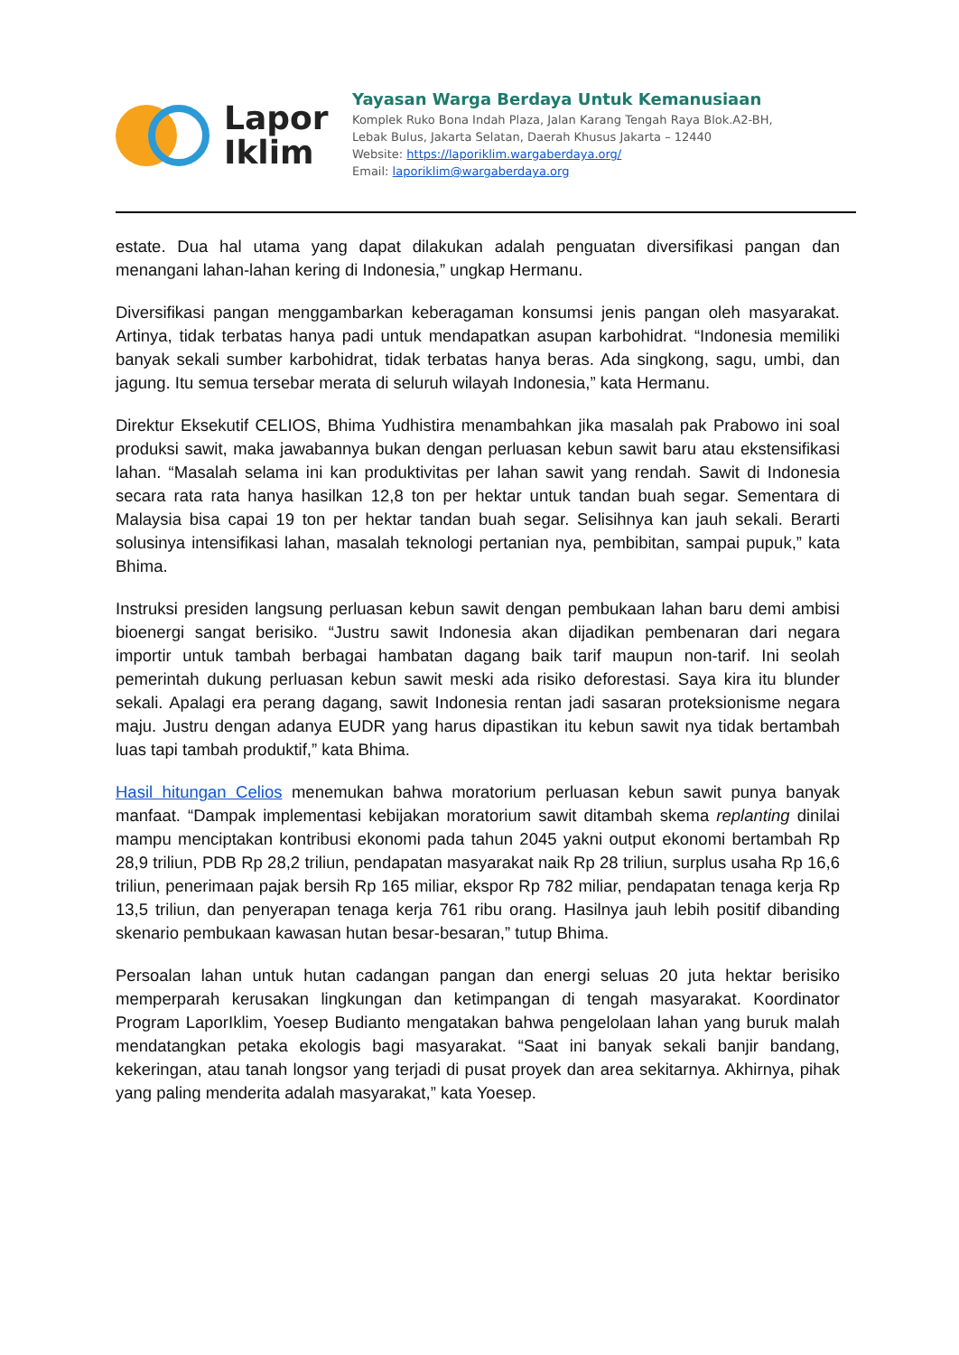Lapor
Iklim
Yayasan Warga Berdaya Untuk Kemanusiaan
Komplek Ruko Bona Indah Plaza, Jalan Karang Tengah Raya Blok.A2-BH,
Lebak Bulus, Jakarta Selatan, Daerah Khusus Jakarta – 12440
Website: https://laporiklim.wargaberdaya.org/
Email: laporiklim@wargaberdaya.org
estate. Dua hal utama yang dapat dilakukan adalah penguatan diversifikasi pangan dan menangani lahan-lahan kering di Indonesia,” ungkap Hermanu.
Diversifikasi pangan menggambarkan keberagaman konsumsi jenis pangan oleh masyarakat. Artinya, tidak terbatas hanya padi untuk mendapatkan asupan karbohidrat. “Indonesia memiliki banyak sekali sumber karbohidrat, tidak terbatas hanya beras. Ada singkong, sagu, umbi, dan jagung. Itu semua tersebar merata di seluruh wilayah Indonesia,” kata Hermanu.
Direktur Eksekutif CELIOS, Bhima Yudhistira menambahkan jika masalah pak Prabowo ini soal produksi sawit, maka jawabannya bukan dengan perluasan kebun sawit baru atau ekstensifikasi lahan. “Masalah selama ini kan produktivitas per lahan sawit yang rendah. Sawit di Indonesia secara rata rata hanya hasilkan 12,8 ton per hektar untuk tandan buah segar. Sementara di Malaysia bisa capai 19 ton per hektar tandan buah segar. Selisihnya kan jauh sekali. Berarti solusinya intensifikasi lahan, masalah teknologi pertanian nya, pembibitan, sampai pupuk,” kata Bhima.
Instruksi presiden langsung perluasan kebun sawit dengan pembukaan lahan baru demi ambisi bioenergi sangat berisiko. “Justru sawit Indonesia akan dijadikan pembenaran dari negara importir untuk tambah berbagai hambatan dagang baik tarif maupun non-tarif. Ini seolah pemerintah dukung perluasan kebun sawit meski ada risiko deforestasi. Saya kira itu blunder sekali. Apalagi era perang dagang, sawit Indonesia rentan jadi sasaran proteksionisme negara maju. Justru dengan adanya EUDR yang harus dipastikan itu kebun sawit nya tidak bertambah luas tapi tambah produktif,” kata Bhima.
Hasil hitungan Celios menemukan bahwa moratorium perluasan kebun sawit punya banyak manfaat. “Dampak implementasi kebijakan moratorium sawit ditambah skema replanting dinilai mampu menciptakan kontribusi ekonomi pada tahun 2045 yakni output ekonomi bertambah Rp 28,9 triliun, PDB Rp 28,2 triliun, pendapatan masyarakat naik Rp 28 triliun, surplus usaha Rp 16,6 triliun, penerimaan pajak bersih Rp 165 miliar, ekspor Rp 782 miliar, pendapatan tenaga kerja Rp 13,5 triliun, dan penyerapan tenaga kerja 761 ribu orang. Hasilnya jauh lebih positif dibanding skenario pembukaan kawasan hutan besar-besaran,” tutup Bhima.
Persoalan lahan untuk hutan cadangan pangan dan energi seluas 20 juta hektar berisiko memperparah kerusakan lingkungan dan ketimpangan di tengah masyarakat. Koordinator Program LaporIklim, Yoesep Budianto mengatakan bahwa pengelolaan lahan yang buruk malah mendatangkan petaka ekologis bagi masyarakat. “Saat ini banyak sekali banjir bandang, kekeringan, atau tanah longsor yang terjadi di pusat proyek dan area sekitarnya. Akhirnya, pihak yang paling menderita adalah masyarakat,” kata Yoesep.